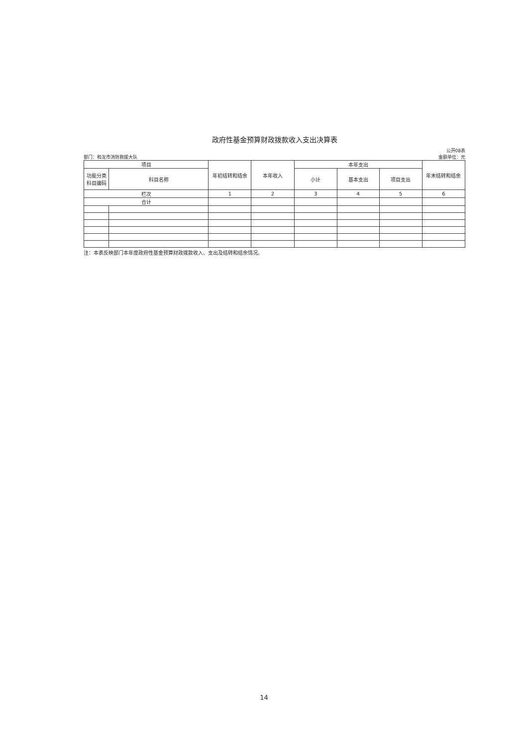政府性基金预算财政拨款收入支出决算表
部门：和龙市消防救援大队
公开08表
金额单位：元
| 项目 | | 年初结转和结余 | 本年收入 | 本年支出 | | | 年末结转和结余 |
| --- | --- | --- | --- | --- | --- | --- | --- |
| 功能分类 科目编码 | 科目名称 | | | 小计 | 基本支出 | 项目支出 | |
| 栏次 | | 1 | 2 | 3 | 4 | 5 | 6 |
| 合计 | | | | | | | |
注：本表反映部门本年度政府性基金预算财政拨款收入、支出及结转和结余情况。
14